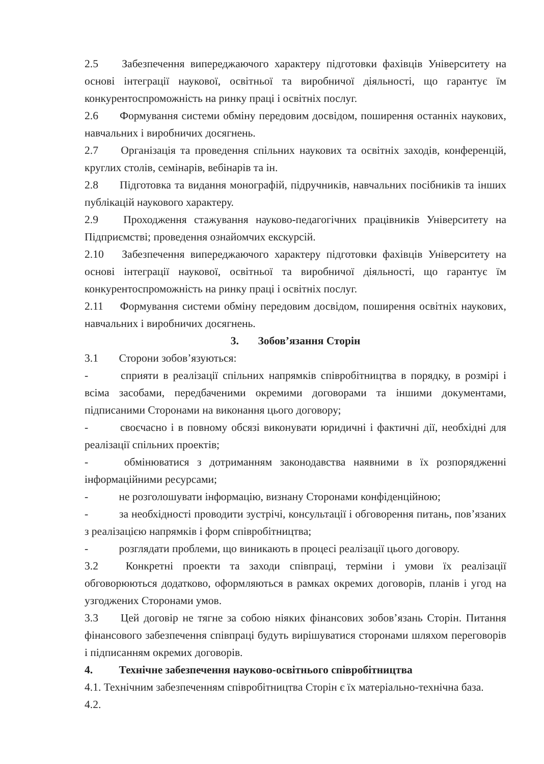2.5 Забезпечення випереджаючого характеру підготовки фахівців Університету на основі інтеграції наукової, освітньої та виробничої діяльності, що гарантує їм конкурентоспроможність на ринку праці і освітніх послуг.
2.6 Формування системи обміну передовим досвідом, поширення останніх наукових, навчальних і виробничих досягнень.
2.7 Організація та проведення спільних наукових та освітніх заходів, конференцій, круглих столів, семінарів, вебінарів та ін.
2.8 Підготовка та видання монографій, підручників, навчальних посібників та інших публікацій наукового характеру.
2.9 Проходження стажування науково-педагогічних працівників Університету на Підприємстві; проведення ознайомчих екскурсій.
2.10 Забезпечення випереджаючого характеру підготовки фахівців Університету на основі інтеграції наукової, освітньої та виробничої діяльності, що гарантує їм конкурентоспроможність на ринку праці і освітніх послуг.
2.11 Формування системи обміну передовим досвідом, поширення освітніх наукових, навчальних і виробничих досягнень.
3. Зобов’язання Сторін
3.1 Сторони зобов’язуються:
- сприяти в реалізації спільних напрямків співробітництва в порядку, в розмірі і всіма засобами, передбаченими окремими договорами та іншими документами, підписаними Сторонами на виконання цього договору;
- своєчасно і в повному обсязі виконувати юридичні і фактичні дії, необхідні для реалізації спільних проектів;
- обмінюватися з дотриманням законодавства наявними в їх розпорядженні інформаційними ресурсами;
- не розголошувати інформацію, визнану Сторонами конфіденційною;
- за необхідності проводити зустрічі, консультації і обговорення питань, пов’язаних з реалізацією напрямків і форм співробітництва;
- розглядати проблеми, що виникають в процесі реалізації цього договору.
3.2 Конкретні проекти та заходи співпраці, терміни і умови їх реалізації обговорюються додатково, оформляються в рамках окремих договорів, планів і угод на узгоджених Сторонами умов.
3.3 Цей договір не тягне за собою ніяких фінансових зобов’язань Сторін. Питання фінансового забезпечення співпраці будуть вирішуватися сторонами шляхом переговорів і підписанням окремих договорів.
4. Технічне забезпечення науково-освітнього співробітництва
4.1. Технічним забезпеченням співробітництва Сторін є їх матеріально-технічна база.
4.2.